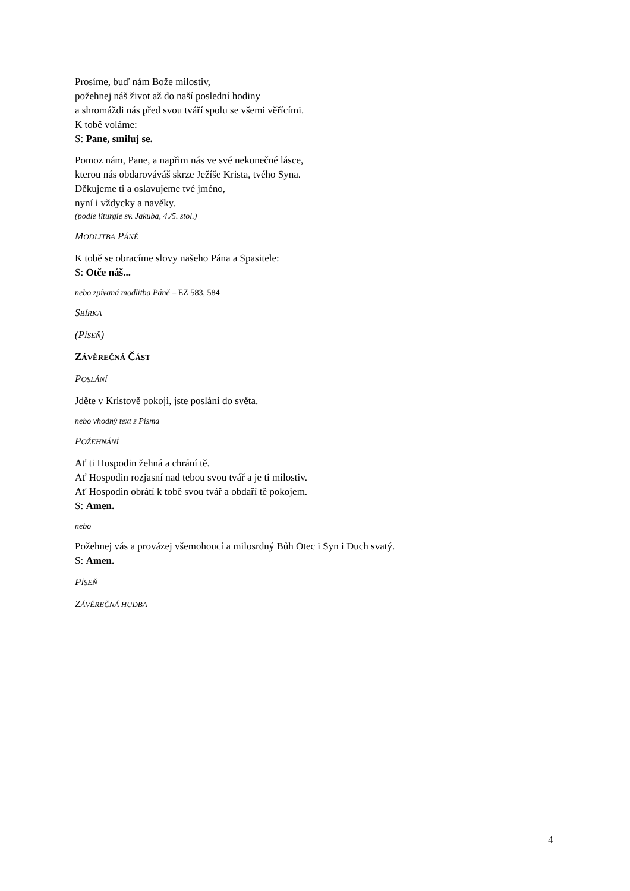Prosíme, buď nám Bože milostiv,
požehnej náš život až do naší poslední hodiny
a shromáždi nás před svou tváří spolu se všemi věřícími.
K tobě voláme:
S: Pane, smiluj se.
Pomoz nám, Pane, a napřim nás ve své nekonečné lásce,
kterou nás obdarováváš skrze Ježíše Krista, tvého Syna.
Děkujeme ti a oslavujeme tvé jméno,
nyní i vždycky a navěky.
(podle liturgie sv. Jakuba, 4./5. stol.)
MODLITBA PÁNĚ
K tobě se obracíme slovy našeho Pána a Spasitele:
S: Otče náš...
nebo zpívaná modlitba Páně – EZ 583, 584
SBÍRKA
(PÍSEŇ)
ZÁVĚREČNÁ ČÁST
POSLÁNÍ
Jděte v Kristově pokoji, jste posláni do světa.
nebo vhodný text z Písma
POŽEHNÁNÍ
Ať ti Hospodin žehná a chrání tě.
Ať Hospodin rozjasní nad tebou svou tvář a je ti milostiv.
Ať Hospodin obrátí k tobě svou tvář a obdaří tě pokojem.
S: Amen.
nebo
Požehnej vás a provázej všemohoucí a milosrdný Bůh Otec i Syn i Duch svatý.
S: Amen.
PÍSEŇ
ZÁVĚREČNÁ HUDBA
4